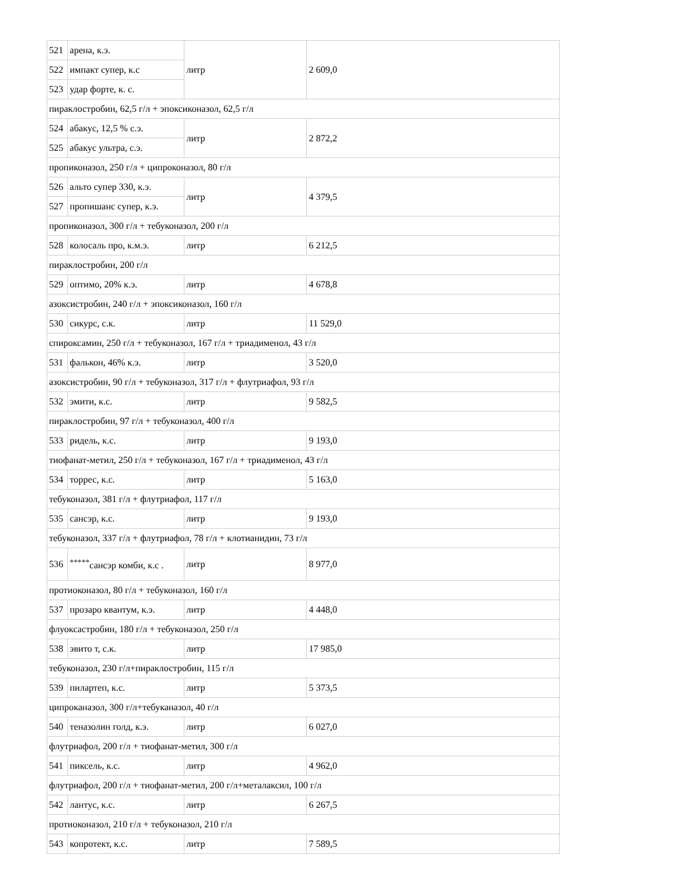| 521 | арена, к.э. | литр | 2 609,0 |
| 522 | импакт супер, к.с | | |
| 523 | удар форте, к. с. | | |
| пираклостробин, 62,5 г/л + эпоксиконазол, 62,5 г/л | | | |
| 524 | абакус, 12,5 % с.э. | литр | 2 872,2 |
| 525 | абакус ультра, с.э. | | |
| пропиконазол, 250 г/л + ципроконазол, 80 г/л | | | |
| 526 | альто супер 330, к.э. | литр | 4 379,5 |
| 527 | пропишанс супер, к.э. | | |
| пропиконазол, 300 г/л + тебуконазол, 200 г/л | | | |
| 528 | колосаль про, к.м.э. | литр | 6 212,5 |
| пираклостробин, 200 г/л | | | |
| 529 | оптимо, 20% к.э. | литр | 4 678,8 |
| азоксистробин, 240 г/л + эпоксиконазол, 160 г/л | | | |
| 530 | сикурс, с.к. | литр | 11 529,0 |
| спироксамин, 250 г/л + тебуконазол, 167 г/л + триадименол, 43 г/л | | | |
| 531 | фалькон, 46% к.э. | литр | 3 520,0 |
| азоксистробин, 90 г/л + тебуконазол, 317 г/л + флутриафол, 93 г/л | | | |
| 532 | эмити, к.с. | литр | 9 582,5 |
| пираклостробин, 97 г/л + тебуконазол, 400 г/л | | | |
| 533 | ридель, к.с. | литр | 9 193,0 |
| тиофанат-метил, 250 г/л + тебуконазол, 167 г/л + триадименол, 43 г/л | | | |
| 534 | торрес, к.с. | литр | 5 163,0 |
| тебуконазол, 381 г/л + флутриафол, 117 г/л | | | |
| 535 | сансэр, к.с. | литр | 9 193,0 |
| тебуконазол, 337 г/л + флутриафол, 78 г/л + клотианидин, 73 г/л | | | |
| 536 | <sup>*****</sup>сансэр комби, к.с . | литр | 8 977,0 |
| протиоконазол, 80 г/л + тебуконазол, 160 г/л | | | |
| 537 | прозаро квантум, к.э. | литр | 4 448,0 |
| флуоксастробин, 180 г/л + тебуконазол, 250 г/л | | | |
| 538 | эвито т, с.к. | литр | 17 985,0 |
| тебуконазол, 230 г/л+пираклостробин, 115 г/л | | | |
| 539 | пилартеп, к.с. | литр | 5 373,5 |
| ципроканазол, 300 г/л+тебуканазол, 40 г/л | | | |
| 540 | теназолин голд, к.э. | литр | 6 027,0 |
| флутриафол, 200 г/л + тиофанат-метил, 300 г/л | | | |
| 541 | пиксель, к.с. | литр | 4 962,0 |
| флутриафол, 200 г/л + тиофанат-метил, 200 г/л+металаксил, 100 г/л | | | |
| 542 | лантус, к.с. | литр | 6 267,5 |
| протиоконазол, 210 г/л + тебуконазол, 210 г/л | | | |
| 543 | копротект, к.с. | литр | 7 589,5 |